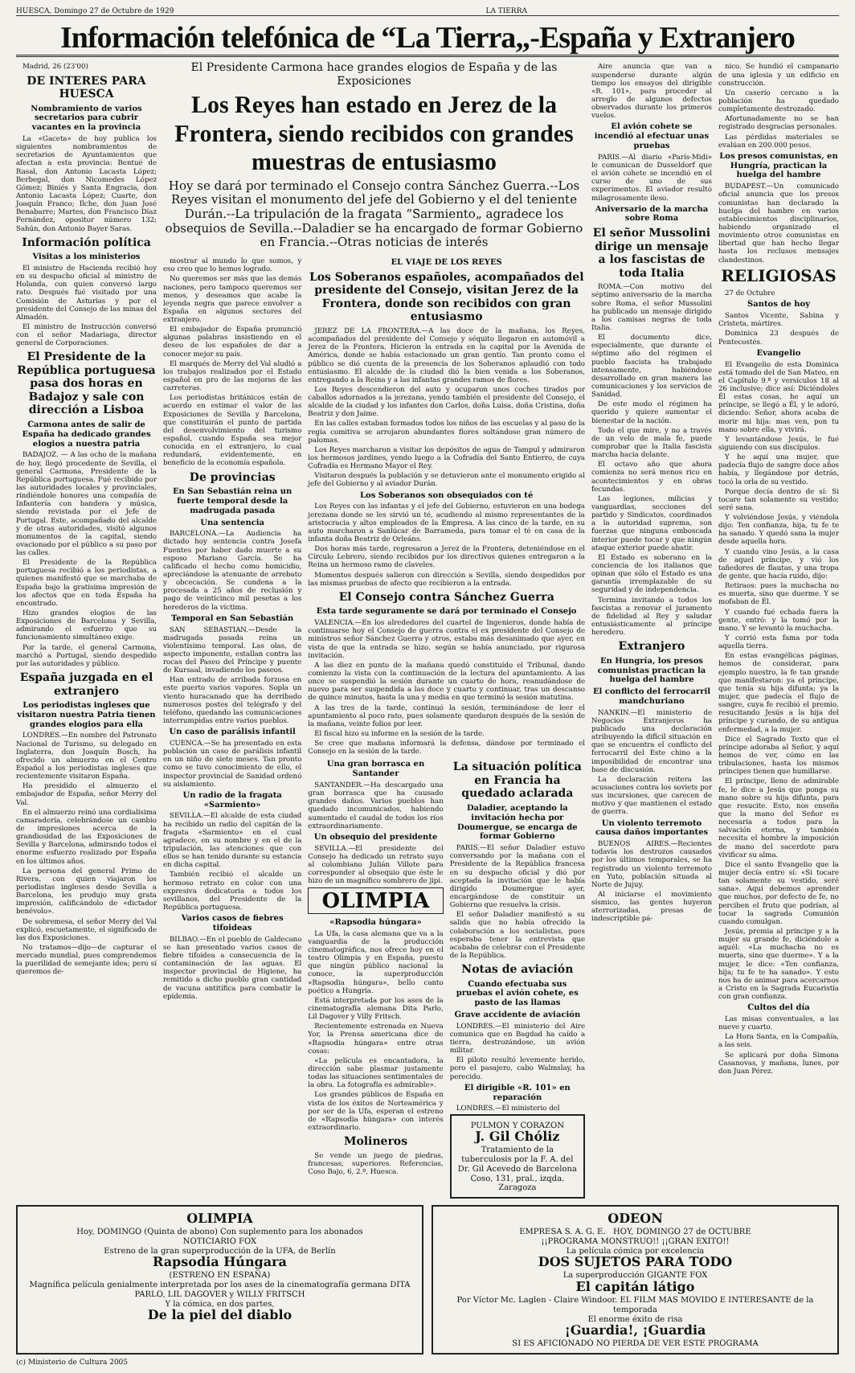HUESCA, Domingo 27 de Octubre de 1929 LA TIERRA
Información telefónica de “La Tierra„-España y Extranjero
Madrid, 26 (23'00)
DE INTERES PARA HUESCA
Nombramiento de varios secretarios para cubrir vacantes en la provincia
La «Gaceta» de hoy publica los siguientes nombramientos de secretarios de Ayuntamientos que afectan a esta provincia: Bentué de Rasal, don Antonio Lacasta López; Berbegal, don Nicomedes López Gómez; Biniés y Santa Engracia, don Antonio Lacasta López; Cuarte, don Joaquín Franco; Ilche, don Juan José Benabarre; Martes, don Francisco Díaz Fernández, opositor número 132; Sahún, don Antonio Bayer Saras.
Información política
Visitas a los ministerios
El ministro de Hacienda recibió hoy en su despacho oficial al ministro de Holanda, con quien conversó largo rato. Después fué visitado por una Comisión de Asturias y por el presidente del Consejo de las minas del Almadén.
El ministro de Instrucción conversó con el señor Madariaga, director general de Corporaciones.
El Presidente de la República portuguesa pasa dos horas en Badajoz y sale con dirección a Lisboa
Carmona antes de salir de España ha dedicado grandes elogios a nuestra patria
BADAJOZ. — A las ocho de la mañana de hoy, llegó procedente de Sevilla, el general Carmona, Presidente de la República portuguesa. Fué recibido por las autoridades locales y provinciales, rindiéndole honores una compañía de Infantería con bandera y música, siendo revistada por el Jefe de Portugal. Este, acompañado del alcalde y de otras autoridades, visitó algunos monumentos de la capital, siendo ovacionado por el público a su paso por las calles.
El Presidente de la República portuguesa recibió a los periodistas, a quienes manifestó que se marchaba de España bajo la gratísima impresión de los afectos que en toda España ha encontrado.
Hizo grandes elogios de las Exposiciones de Barcelona y Sevilla, admirando el esfuerzo que su funcionamiento simultáneo exige.
Por la tarde, el general Carmona, marchó a Portugal, siendo despedido por las autoridades y público.
España juzgada en el extranjero
Los periodistas ingleses que visitaron nuestra Patria tienen grandes elogios para ella
LONDRES.—En nombre del Patronato Nacional de Turismo, su delegado en Inglaterra, don Joaquín Bosch, ha ofrecido un almuerzo en el Centro Español a los periodistas ingleses que recientemente visitaron España.
Ha presidido el almuerzo el embajador de España, señor Merry del Val.
En el almuerzo reinó una cordialísima camaradería, celebrándose un cambio de impresiones acerca de la grandiosidad de las Exposiciones de Sevilla y Barcelona, admirando todos el enorme esfuerzo realizado por España en los últimos años.
La persona del general Primo de Rivera, con quien viajaron los periodistas ingleses desde Sevilla a Barcelona, les produjo muy grata impresión, calificándolo de «dictador benévolo».
De sobremesa, el señor Merry del Val explicó, escuetamente, el significado de las dos Exposiciones.
No tratamos—dijo—de capturar el mercado mundial, pues comprendemos la puerilidad de semejante idea; pero sí queremos de-
El Presidente Carmona hace grandes elogios de España y de las Exposiciones
Los Reyes han estado en Jerez de la Frontera, siendo recibidos con grandes muestras de entusiasmo
Hoy se dará por terminado el Consejo contra Sánchez Guerra.--Los Reyes visitan el monumento del jefe del Gobierno y el del teniente Durán.--La tripulación de la fragata “Sarmiento„ agradece los obsequios de Sevilla.--Daladier se ha encargado de formar Gobierno en Francia.--Otras noticias de interés
mostrar al mundo lo que somos, y eso creo que lo hemos logrado.
No queremos ser más que las demás naciones, pero tampoco queremos ser menos, y deseamos que acabe la leyenda negra que parece envolver a España en algunos sectores del extranjero.
El embajador de España pronunció algunas palabras insistiendo en el deseo de los españoles de dar a conocer mejor su país.
El marqués de Merry del Val aludió a los trabajos realizados por el Estado español en pro de las mejoras de las carreteras.
Los periodistas británicos están de acuerdo en estimar el valor de las Exposiciones de Sevilla y Barcelona, que constituirán el punto de partida del desenvolvimiento del turismo español, cuando España sea mejor conocida en el extranjero, lo cual redundará, evidentemente, en beneficio de la economía española.
De provincias
En San Sebastián reina un fuerte temporal desde la madrugada pasada
Una sentencia
BARCELONA.—La Audiencia ha dictado hoy sentencia contra Josefa Fuentes por haber dado muerte a su esposo Mariano García. Se ha calificado el hecho como homicidio, apreciándose la atenuante de arrebato y obcecación. Se condena a la procesada a 25 años de reclusión y pago de veinticinco mil pesetas a los herederos de la víctima.
Temporal en San Sebastián
SAN SEBASTIAN.—Desde la madrugada pasada reina un violentísimo temporal. Las olas, de aspecto imponente, estallan contra las rocas del Paseo del Príncipe y puente de Kursaal, invadiendo los paseos.
Han entrado de arribada forzosa en este puerto varios vapores. Sopla un viento huracanado que ha derribado numerosos postes del telégrafo y del teléfono, quedando las comunicaciones interrumpidas entre varios pueblos.
Un caso de parálisis infantil
CUENCA.—Se ha presentado en esta población un caso de parálisis infantil en un niño de siete meses. Tan pronto como se tuvo conocimiento de ello, el inspector provincial de Sanidad ordenó su aislamiento.
Un radio de la fragata «Sarmiento»
SEVILLA.—El alcalde de esta ciudad ha recibido un radio del capitán de la fragata «Sarmiento» en el cual agradece, en su nombre y en el de la tripulación, las atenciones que con ellos se han tenido durante su estancia en dicha capital.
También recibió el alcalde un hermoso retrato en color con una expresiva dedicatoria a todos los sevillanos, del Presidente de la República portuguesa.
Varios casos de fiebres tifoideas
BILBAO.—En el pueblo de Galdecano se han presentado varios casos de fiebre tifoidea a consecuencia de la contaminación de las aguas. El inspector provincial de Higiene, ha remitido a dicho pueblo gran cantidad de vacuna antitífica para combatir la epidemia.
EL VIAJE DE LOS REYES
Los Soberanos españoles, acompañados del presidente del Consejo, visitan Jerez de la Frontera, donde son recibidos con gran entusiasmo
JEREZ DE LA FRONTERA.—A las doce de la mañana, los Reyes, acompañados del presidente del Consejo y séquito llegaron en automóvil a Jerez de la Frontera. Hicieron la entrada en la capital por la Avenida de América, donde se había estacionado un gran gentío. Tan pronto como el público se dió cuenta de la presencia de los Soberanos aplaudió con todo entusiasmo. El alcalde de la ciudad dió la bien venida a los Soberanos, entregando a la Reina y a las infantas grandes ramos de flores.
Los Reyes descendieron del auto y ocuparon unos coches tirados por caballos adornados a la jerezana, yendo también el presidente del Consejo, el alcalde de la ciudad y los infantes don Carlos, doña Luisa, doña Cristina, doña Beatriz y don Jaime.
En las calles estaban formados todos los niños de las escuelas y al paso de la regia comitiva se arrojaron abundantes flores soltándose gran número de palomas.
Los Reyes marcharon a visitar los depósitos de agua de Tampul y admiraron los hermosos jardines, yendo luego a la Cofradía del Santo Entierro, de cuya Cofradía es Hermano Mayor el Rey.
Visitaron después la población y se detuvieron ante el monumento erigido al jefe del Gobierno y al aviador Durán.
Los Soberanos son obsequiados con té
Los Reyes con las infantas y el jefe del Gobierno, estuvieron en una bodega jerezana donde se les sirvió un té, acudiendo al mismo representantes de la aristocracia y altos empleados de la Empresa. A las cinco de la tarde, en su auto marcharon a Sanlúcar de Barrameda, para tomar el té en casa de la infanta doña Beatriz de Orleáns.
Dos horas más tarde, regresaron a Jerez de la Frontera, deteniéndose en el Círculo Lebrero, siendo recibidos por los directivos quienes entregaron a la Reina un hermoso ramo de claveles.
Momentos después salieron con dirección a Sevilla, siendo despedidos por las mismas pruebas de afecto que recibieron a la entrada.
El Consejo contra Sánchez Guerra
Esta tarde seguramente se dará por terminado el Consejo
VALENCIA.—En los alrededores del cuartel de Ingenieros, donde había de continuarse hoy el Consejo de guerra contra el ex presidente del Consejo de ministros señor Sánchez Guerra y otros, estaba más desanimado que ayer, en vista de que la entrada se hizo, según se había anunciado, por rigurosa invitación.
A las diez en punto de la mañana quedó constituído el Tribunal, dando comienzo la vista con la continuación de la lectura del apuntamiento. A las once se suspendió la sesión durante un cuarto de hora, reanudándose de nuevo para ser suspendida a las doce y cuarto y continuar, tras un descanso de quince minutos, hasta la una y media en que terminó la sesión matutina.
A las tres de la tarde, continuó la sesión, terminándose de leer el apuntamiento al poco rato, pues solamente quedaron después de la sesión de la mañana, veinte folios por leer.
El fiscal hizo su informe en la sesión de la tarde.
Se cree que mañana informará la defensa, dándose por terminado el Consejo en la sesión de la tarde.
Una gran borrasca en Santander
SANTANDER.—Ha descargado una gran borrasca que ha causado grandes daños. Varios pueblos han quedado incomunicados, habiendo aumentado el caudal de todos los ríos extraordinariamente.
Un obsequio del presidente
SEVILLA.—El presidente del Consejo ha dedicado un retrato suyo al colombiano Julián Villote para corresponder al obsequio que éste le hizo de un magnífico sombrero de jipi.
OLIMPIA
«Rapsodia húngara»
La Ufa, la casa alemana que va a la vanguardia de la producción cinematográfica, nos ofrece hoy en el teatro Olimpia y en España, puesto que ningún público nacional la conoce, la superproducción «Rapsodia húngara», bello canto poético a Hungría.
Está interpretada por los ases de la cinematografía alemana Dita Parlo, Lil Dagover y Villy Fritsch.
Recientemente estrenada en Nueva Yor, la Prensa americana dice de «Rapsodia húngara» entre otras cosas:
«La película es encantadora, la dirección sabe plasmar justamente todas las situaciones sentimentales de la obra. La fotografía es admirable».
Los grandes públicos de España en vista de los éxitos de Norteamérica y por ser de la Ufa, esperan el estreno de «Rapsodia húngara» con interés extraordinario.
Molineros
Se vende un juego de piedras, francesas, superiores. Referencias, Coso Bajo, 6, 2.º, Huesca.
La situación política en Francia ha quedado aclarada
Daladier, aceptando la invitación hecha por Doumergue, se encarga de formar Gobierno
PARIS.—El señor Daladier estuvo conversando por la mañana con el Presidente de la República francesa en su despacho oficial y dió por aceptada la invitación que le había dirigido Doumergue ayer, encargándose de constituir un Gobierno que resuelva la crisis.
El señor Daladier manifestó a su salida que no había ofrecido la colaboración a los socialistas, pues esperaba tener la entrevista que acababa de celebrar con el Presidente de la República.
Notas de aviación
Cuando efectuaba sus pruebas el avión cohete, es pasto de las llamas
Grave accidente de aviación
LONDRES.—El ministerio del Aire comunica que en Bagdad ha caído a tierra, destrozándose, un avión militar.
El piloto resultó levemente herido, pero el pasajero, cabo Walmslay, ha perecido.
El dirigible «R. 101» en reparación
LONDRES.—El ministerio del
PULMON Y CORAZON
J. Gil Chóliz
Tratamiento de la tuberculosis por la F. A. del Dr. Gil Acevedo de Barcelona
Coso, 131, pral., izqda. Zaragoza
Aire anuncia que van a suspenderse durante algún tiempo los ensayos del dirigible «R. 101», para proceder al arreglo de algunos defectos observados durante los primeros vuelos.
El avión cohete se incendió al efectuar unas pruebas
PARIS.—Al diario «París-Midi» le comunican de Dusseldorf que el avión cohete se incendió en el curso de uno de sus experimentos. El aviador resultó milagrosamente ileso.
Aniversario de la marcha sobre Roma
El señor Mussolini dirige un mensaje a los fascistas de toda Italia
ROMA.—Con motivo del séptimo aniversario de la marcha sobre Roma, el señor Mussolini ha publicado un mensaje dirigido a los camisas negras de toda Italia.
El documento dice, especialmente, que durante el séptimo año del régimen el pueblo fascista ha trabajado intensamente, habiéndose desarrollado en gran manera las comunicaciones y los servicios de Sanidad.
De este modo el régimen ha querido y quiere aumentar el bienestar de la nación.
Todo el que mire, y no a través de un velo de mala fe, puede comprobar que la Italia fascista marcha hacia delante.
El octavo año que ahora comienza no será menos rico en acontecimientos y en obras fecundas.
Las legiones, milicias y vanguardias, secciones del partido y Sindicatos, coordinados a la autoridad suprema, son fuerzas que ninguna emboscada interior puede tocar y que ningún ataque exterior puede abatir.
El Estado es soberano en la conciencia de los italianos que opinan que sólo el Estado es una garantía irremplazable de su seguridad y de independencia.
Termina invitando a todos los fascistas a renovar el juramento de fidelidad al Rey y saludar entusiásticamente al príncipe heredero.
Extranjero
En Hungría, los presos comunistas practican la huelga del hambre
El conflicto del ferrocarril mandchuriano
NANKIN.—El ministerio de Negocios Extranjeros ha publicado una declaración atribuyendo la difícil situación en que se encuentra el conflicto del ferrocarril del Este chino a la imposibilidad de encontrar una base de discusión.
La declaración reitera las acusaciones contra los soviets por sus incursiones, que carecen de motivo y que mantienen el estado de guerra.
Un violento terremoto causa daños importantes
BUENOS AIRES.—Recientes todavía los destrozos causados por los últimos temporales, se ha registrado un violento terremoto en Yuto, población situada al Norte de Jujuy.
Al iniciarse el movimiento sísmico, las gentes huyeron aterrorizadas, presas de indescriptible pá-
nico. Se hundió el campanario de una iglesia y un edificio en construcción.
Un caserío cercano a la población ha quedado completamente destrozado.
Afortunadamente no se han registrado desgracias personales.
Las pérdidas materiales se evalúan en 200.000 pesos.
Los presos comunistas, en Hungría, practican la huelga del hambre
BUDAPEST.—Un comunicado oficial anuncia que los presos comunistas han declarado la huelga del hambre en varios establecimientos disciplinarios, habiendo organizado el movimiento otros comunistas en libertad que han hecho llegar hasta los reclusos mensajes clandestinos.
RELIGIOSAS
27 de Octubre
Santos de hoy
Santos Vicente, Sabina y Cristeta, mártires.
Dominica 23 después de Pentecostés.
Evangelio
El Evangelio de esta Dominica está tomado del de San Mateo, en el Capítulo 9.º y versículos 18 al 26 inclusive; dice así: Diciéndoles Él estas cosas, he aquí un príncipe, se llegó a Él, y le adoró, diciendo: Señor, ahora acaba de morir mi hija: mas ven, pon tu mano sobre ella, y vivirá.
Y levantándose Jesús, le fué siguiendo con sus discípulos.
Y he aquí una mujer, que padecía flujo de sangre doce años había, y llegándose por detrás, tocó la orla de su vestido.
Porque decía dentro de sí: Si tocare tan solamente su vestido; seré sana.
Y volviéndose Jesús, y viéndola dijo: Ten confianza, hija, tu fe te ha sanado. Y quedó sana la mujer desde aquella hora.
Y cuando vino Jesús, a la casa de aquel príncipe, y vió los tañedores de flautas, y una tropa de gente, que hacía ruido, dijo:
Retiraos: pues la muchacha no es muerta, sino que duerme. Y se mofaban de Él.
Y cuando fué echada fuera la gente, entró: y la tomó por la mano. Y se levantó la muchacha.
Y corrió esta fama por toda aquella tierra.
En estas evangélicas páginas, hemos de considerar, para ejemplo nuestro, la fe tan grande que manifestaron: ya el príncipe, que tenía su hija difunta; ya la mujer, que padecía el flujo de sangre, cuya fe recibió el premio, resucitando Jesús a la hija del príncipe y curando, de su antigua enfermedad, a la mujer.
Dice el Sagrado Texto que el príncipe adoraba al Señor, y aquí hemos de ver, cómo en las tribulaciones, hasta los mismos príncipes tienen que humillarse.
El príncipe, lleno de admirable fe, le dice a Jesús que ponga su mano sobre su hija difunta, para que resucite. Esto, nos enseña que la mano del Señor es necesaria a todos para la salvación eterna, y también necesita el hombre la imposición de mano del sacerdote para vivificar su alma.
Dice el santo Evangelio que la mujer decía entre sí: «Si tocare tan solamente su vestido, seré sana». Aquí debemos aprender que muchos, por defecto de fe, no perciben el fruto que podrían, al tocar la sagrada Comunión cuando comulgan.
Jesús, premia al príncipe y a la mujer su grande fe, diciéndole a aquél: «La muchacha no es muerta, sino que duerme». Y a la mujer, le dice: «Ten confianza, hija; tu fe te ha sanado». Y esto nos ha de animar para acercarnos a Cristo en la Sagrada Eucaristía con gran confianza.
Cultos del día
Las misas conventuales, a las nueve y cuarto.
La Hora Santa, en la Compañía, a las seis.
Se aplicará por doña Simona Casanovas, y mañana, lunes, por don Juan Pérez.
OLIMPIA
Hoy, DOMINGO (Quinta de abono) Con suplemento para los abonados
NOTICIARIO FOX
Estreno de la gran superproducción de la UFA, de Berlín
Rapsodia Húngara
(ESTRENO EN ESPAÑA)
Magnífica película genialmente interpretada por los ases de la cinematografía germana DITA PARLO, LIL DAGOVER y WILLY FRITSCH
Y la cómica, en dos partes,
De la piel del diablo
ODEON
EMPRESA S. A. G. E. HOY, DOMINGO 27 de OCTUBRE
¡¡PROGRAMA MONSTRUO!! ¡¡GRAN EXITO!!
La película cómica por excelencia
DOS SUJETOS PARA TODO
La superproducción GIGANTE FOX
El capitán látigo
Por Víctor Mc. Laglen - Claire Windoor. EL FILM MAS MOVIDO E INTERESANTE de la temporada
El enorme éxito de risa
¡Guardia!, ¡Guardia
SI ES AFICIONADO NO PIERDA DE VER ESTE PROGRAMA
(c) Ministerio de Cultura 2005